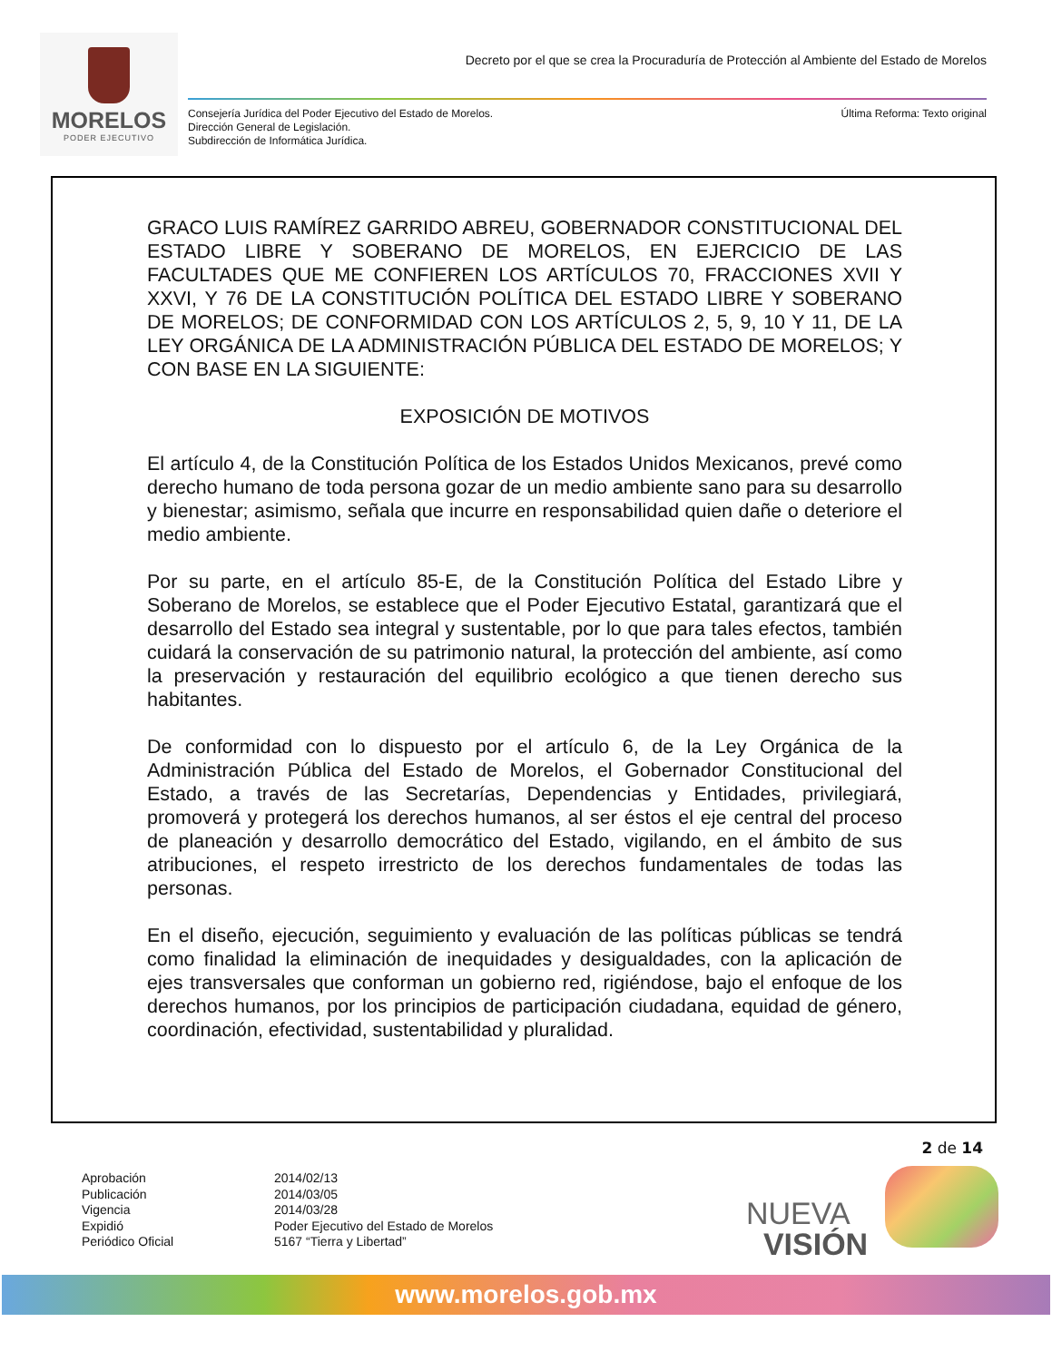MORELOS
PODER EJECUTIVO
Decreto por el que se crea la Procuraduría de Protección al Ambiente del Estado de Morelos
Consejería Jurídica del Poder Ejecutivo del Estado de Morelos.
Dirección General de Legislación.
Subdirección de Informática Jurídica.
Última Reforma: Texto original
GRACO LUIS RAMÍREZ GARRIDO ABREU, GOBERNADOR CONSTITUCIONAL DEL ESTADO LIBRE Y SOBERANO DE MORELOS, EN EJERCICIO DE LAS FACULTADES QUE ME CONFIEREN LOS ARTÍCULOS 70, FRACCIONES XVII Y XXVI, Y 76 DE LA CONSTITUCIÓN POLÍTICA DEL ESTADO LIBRE Y SOBERANO DE MORELOS; DE CONFORMIDAD CON LOS ARTÍCULOS 2, 5, 9, 10 Y 11, DE LA LEY ORGÁNICA DE LA ADMINISTRACIÓN PÚBLICA DEL ESTADO DE MORELOS; Y CON BASE EN LA SIGUIENTE:
EXPOSICIÓN DE MOTIVOS
El artículo 4, de la Constitución Política de los Estados Unidos Mexicanos, prevé como derecho humano de toda persona gozar de un medio ambiente sano para su desarrollo y bienestar; asimismo, señala que incurre en responsabilidad quien dañe o deteriore el medio ambiente.
Por su parte, en el artículo 85-E, de la Constitución Política del Estado Libre y Soberano de Morelos, se establece que el Poder Ejecutivo Estatal, garantizará que el desarrollo del Estado sea integral y sustentable, por lo que para tales efectos, también cuidará la conservación de su patrimonio natural, la protección del ambiente, así como la preservación y restauración del equilibrio ecológico a que tienen derecho sus habitantes.
De conformidad con lo dispuesto por el artículo 6, de la Ley Orgánica de la Administración Pública del Estado de Morelos, el Gobernador Constitucional del Estado, a través de las Secretarías, Dependencias y Entidades, privilegiará, promoverá y protegerá los derechos humanos, al ser éstos el eje central del proceso de planeación y desarrollo democrático del Estado, vigilando, en el ámbito de sus atribuciones, el respeto irrestricto de los derechos fundamentales de todas las personas.
En el diseño, ejecución, seguimiento y evaluación de las políticas públicas se tendrá como finalidad la eliminación de inequidades y desigualdades, con la aplicación de ejes transversales que conforman un gobierno red, rigiéndose, bajo el enfoque de los derechos humanos, por los principios de participación ciudadana, equidad de género, coordinación, efectividad, sustentabilidad y pluralidad.
2 de 14
Aprobación
2014/02/13
Publicación
2014/03/05
Vigencia
2014/03/28
Expidió
Poder Ejecutivo del Estado de Morelos
Periódico Oficial
5167 “Tierra y Libertad”
NUEVA
VISIÓN
www.morelos.gob.mx